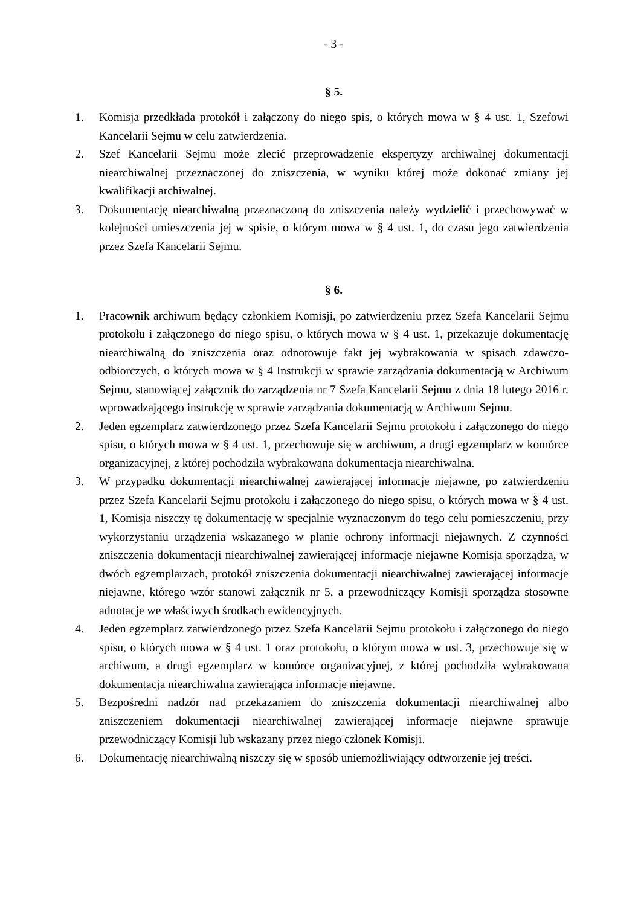- 3 -
§ 5.
1. Komisja przedkłada protokół i załączony do niego spis, o których mowa w § 4 ust. 1, Szefowi Kancelarii Sejmu w celu zatwierdzenia.
2. Szef Kancelarii Sejmu może zlecić przeprowadzenie ekspertyzy archiwalnej dokumentacji niearchiwalnej przeznaczonej do zniszczenia, w wyniku której może dokonać zmiany jej kwalifikacji archiwalnej.
3. Dokumentację niearchiwalną przeznaczoną do zniszczenia należy wydzielić i przechowywać w kolejności umieszczenia jej w spisie, o którym mowa w § 4 ust. 1, do czasu jego zatwierdzenia przez Szefa Kancelarii Sejmu.
§ 6.
1. Pracownik archiwum będący członkiem Komisji, po zatwierdzeniu przez Szefa Kancelarii Sejmu protokołu i załączonego do niego spisu, o których mowa w § 4 ust. 1, przekazuje dokumentację niearchiwalną do zniszczenia oraz odnotowuje fakt jej wybrakowania w spisach zdawczo-odbiorczych, o których mowa w § 4 Instrukcji w sprawie zarządzania dokumentacją w Archiwum Sejmu, stanowiącej załącznik do zarządzenia nr 7 Szefa Kancelarii Sejmu z dnia 18 lutego 2016 r. wprowadzającego instrukcję w sprawie zarządzania dokumentacją w Archiwum Sejmu.
2. Jeden egzemplarz zatwierdzonego przez Szefa Kancelarii Sejmu protokołu i załączonego do niego spisu, o których mowa w § 4 ust. 1, przechowuje się w archiwum, a drugi egzemplarz w komórce organizacyjnej, z której pochodziła wybrakowana dokumentacja niearchiwalna.
3. W przypadku dokumentacji niearchiwalnej zawierającej informacje niejawne, po zatwierdzeniu przez Szefa Kancelarii Sejmu protokołu i załączonego do niego spisu, o których mowa w § 4 ust. 1, Komisja niszczy tę dokumentację w specjalnie wyznaczonym do tego celu pomieszczeniu, przy wykorzystaniu urządzenia wskazanego w planie ochrony informacji niejawnych. Z czynności zniszczenia dokumentacji niearchiwalnej zawierającej informacje niejawne Komisja sporządza, w dwóch egzemplarzach, protokół zniszczenia dokumentacji niearchiwalnej zawierającej informacje niejawne, którego wzór stanowi załącznik nr 5, a przewodniczący Komisji sporządza stosowne adnotacje we właściwych środkach ewidencyjnych.
4. Jeden egzemplarz zatwierdzonego przez Szefa Kancelarii Sejmu protokołu i załączonego do niego spisu, o których mowa w § 4 ust. 1 oraz protokołu, o którym mowa w ust. 3, przechowuje się w archiwum, a drugi egzemplarz w komórce organizacyjnej, z której pochodziła wybrakowana dokumentacja niearchiwalna zawierająca informacje niejawne.
5. Bezpośredni nadzór nad przekazaniem do zniszczenia dokumentacji niearchiwalnej albo zniszczeniem dokumentacji niearchiwalnej zawierającej informacje niejawne sprawuje przewodniczący Komisji lub wskazany przez niego członek Komisji.
6. Dokumentację niearchiwalną niszczy się w sposób uniemożliwiający odtworzenie jej treści.